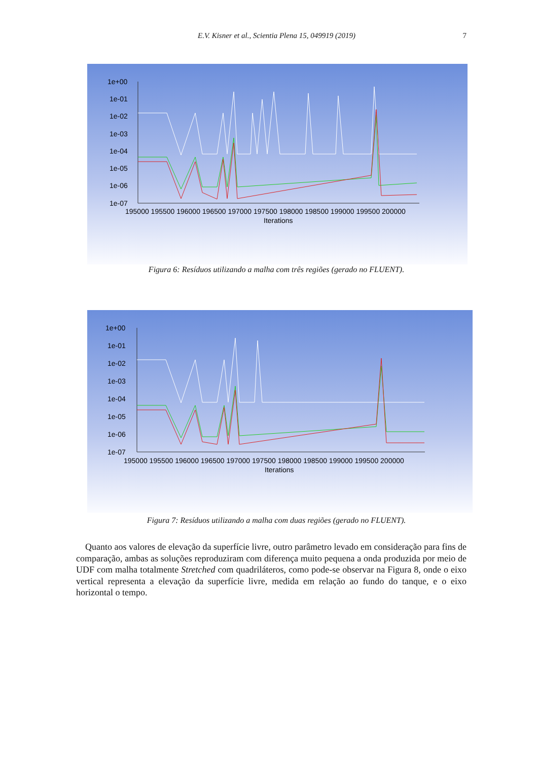E.V. Kisner et al., Scientia Plena 15, 049919 (2019) 7
1e+00
1e-01
1e-02
1e-03
1e-04
1e-05
1e-06
1e-07
195000 195500 196000 196500 197000 197500 198000 198500 199000 199500 200000
Iterations
Figura 6: Resíduos utilizando a malha com três regiões (gerado no FLUENT).
1e+00
1e-01
1e-02
1e-03
1e-04
1e-05
1e-06
1e-07
195000 195500 196000 196500 197000 197500 198000 198500 199000 199500 200000
Iterations
Figura 7: Resíduos utilizando a malha com duas regiões (gerado no FLUENT).
Quanto aos valores de elevação da superfície livre, outro parâmetro levado em consideração para fins de comparação, ambas as soluções reproduziram com diferença muito pequena a onda produzida por meio de UDF com malha totalmente Stretched com quadriláteros, como pode-se observar na Figura 8, onde o eixo vertical representa a elevação da superfície livre, medida em relação ao fundo do tanque, e o eixo horizontal o tempo.